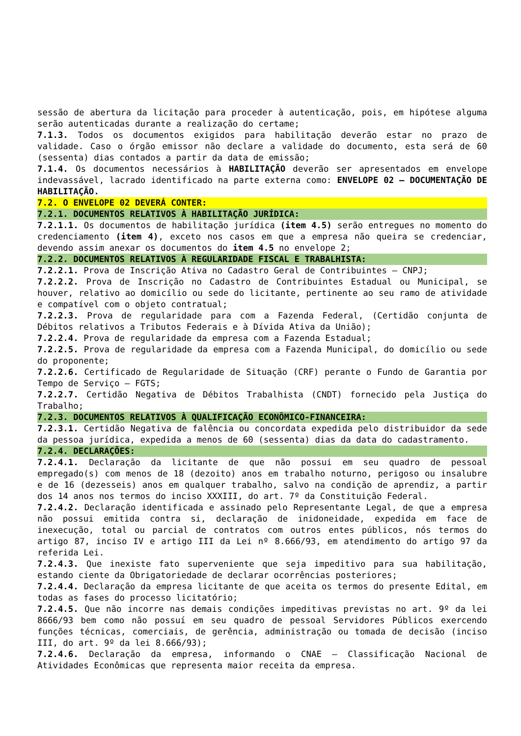sessão de abertura da licitação para proceder à autenticação, pois, em hipótese alguma serão autenticadas durante a realização do certame;
7.1.3. Todos os documentos exigidos para habilitação deverão estar no prazo de validade. Caso o órgão emissor não declare a validade do documento, esta será de 60 (sessenta) dias contados a partir da data de emissão;
7.1.4. Os documentos necessários à HABILITAÇÃO deverão ser apresentados em envelope indevassável, lacrado identificado na parte externa como: ENVELOPE 02 – DOCUMENTAÇÃO DE HABILITAÇÃO.
7.2. O ENVELOPE 02 DEVERÁ CONTER:
7.2.1. DOCUMENTOS RELATIVOS À HABILITAÇÃO JURÍDICA:
7.2.1.1. Os documentos de habilitação jurídica (item 4.5) serão entregues no momento do credenciamento (item 4), exceto nos casos em que a empresa não queira se credenciar, devendo assim anexar os documentos do item 4.5 no envelope 2;
7.2.2. DOCUMENTOS RELATIVOS À REGULARIDADE FISCAL E TRABALHISTA:
7.2.2.1. Prova de Inscrição Ativa no Cadastro Geral de Contribuintes – CNPJ;
7.2.2.2. Prova de Inscrição no Cadastro de Contribuintes Estadual ou Municipal, se houver, relativo ao domicílio ou sede do licitante, pertinente ao seu ramo de atividade e compatível com o objeto contratual;
7.2.2.3. Prova de regularidade para com a Fazenda Federal, (Certidão conjunta de Débitos relativos a Tributos Federais e à Dívida Ativa da União);
7.2.2.4. Prova de regularidade da empresa com a Fazenda Estadual;
7.2.2.5. Prova de regularidade da empresa com a Fazenda Municipal, do domicílio ou sede do proponente;
7.2.2.6. Certificado de Regularidade de Situação (CRF) perante o Fundo de Garantia por Tempo de Serviço – FGTS;
7.2.2.7. Certidão Negativa de Débitos Trabalhista (CNDT) fornecido pela Justiça do Trabalho;
7.2.3. DOCUMENTOS RELATIVOS À QUALIFICAÇÃO ECONÔMICO-FINANCEIRA:
7.2.3.1. Certidão Negativa de falência ou concordata expedida pelo distribuidor da sede da pessoa jurídica, expedida a menos de 60 (sessenta) dias da data do cadastramento.
7.2.4. DECLARAÇÕES:
7.2.4.1. Declaração da licitante de que não possui em seu quadro de pessoal empregado(s) com menos de 18 (dezoito) anos em trabalho noturno, perigoso ou insalubre e de 16 (dezesseis) anos em qualquer trabalho, salvo na condição de aprendiz, a partir dos 14 anos nos termos do inciso XXXIII, do art. 7º da Constituição Federal.
7.2.4.2. Declaração identificada e assinado pelo Representante Legal, de que a empresa não possui emitida contra si, declaração de inidoneidade, expedida em face de inexecução, total ou parcial de contratos com outros entes públicos, nós termos do artigo 87, inciso IV e artigo III da Lei nº 8.666/93, em atendimento do artigo 97 da referida Lei.
7.2.4.3. Que inexiste fato superveniente que seja impeditivo para sua habilitação, estando ciente da Obrigatoriedade de declarar ocorrências posteriores;
7.2.4.4. Declaração da empresa licitante de que aceita os termos do presente Edital, em todas as fases do processo licitatório;
7.2.4.5. Que não incorre nas demais condições impeditivas previstas no art. 9º da lei 8666/93 bem como não possuí em seu quadro de pessoal Servidores Públicos exercendo funções técnicas, comerciais, de gerência, administração ou tomada de decisão (inciso III, do art. 9º da lei 8.666/93);
7.2.4.6. Declaração da empresa, informando o CNAE – Classificação Nacional de Atividades Econômicas que representa maior receita da empresa.